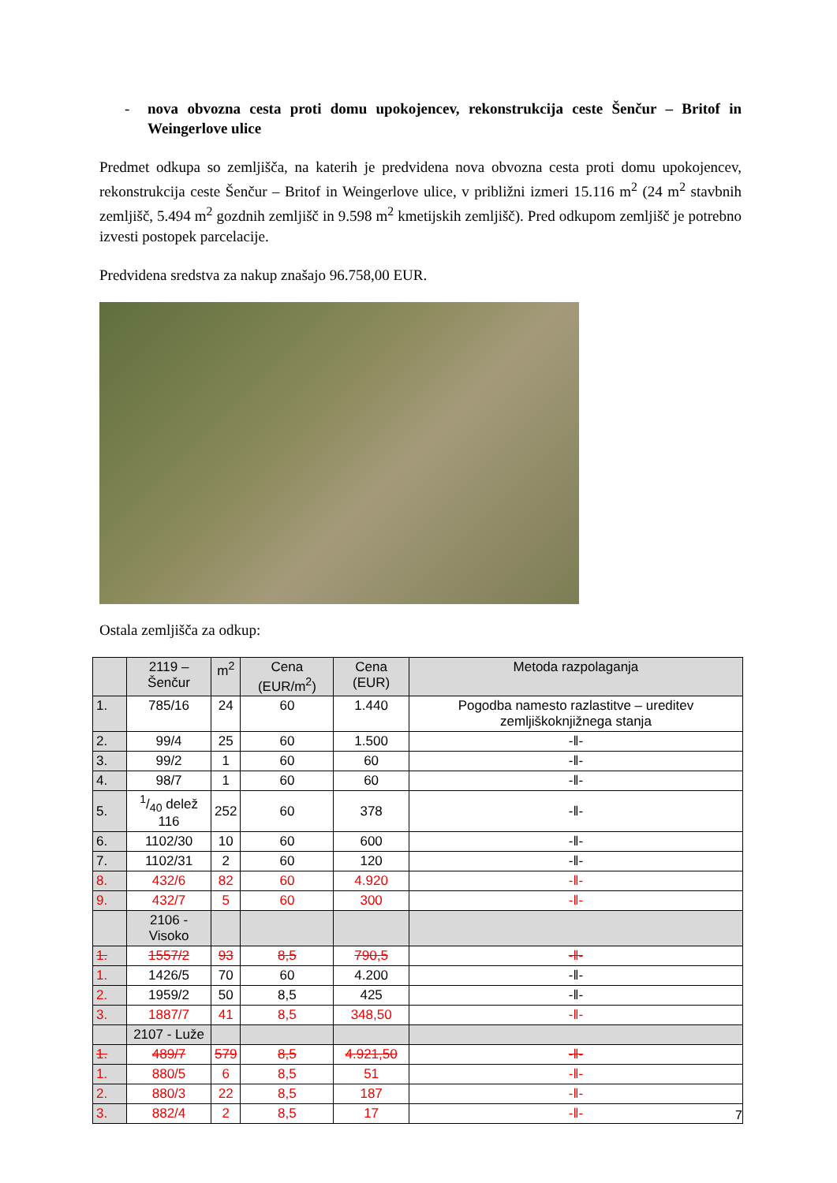- nova obvozna cesta proti domu upokojencev, rekonstrukcija ceste Šenčur – Britof in Weingerlove ulice
Predmet odkupa so zemljišča, na katerih je predvidena nova obvozna cesta proti domu upokojencev, rekonstrukcija ceste Šenčur – Britof in Weingerlove ulice, v približni izmeri 15.116 m<sup>2</sup> (24 m<sup>2</sup> stavbnih zemljišč, 5.494 m<sup>2</sup> gozdnih zemljišč in 9.598 m<sup>2</sup> kmetijskih zemljišč). Pred odkupom zemljišč je potrebno izvesti postopek parcelacije.
Predvidena sredstva za nakup znašajo 96.758,00 EUR.
Ostala zemljišča za odkup:
| | 2119 – Šenčur | m<sup>2</sup> | Cena (EUR/m<sup>2</sup>) | Cena (EUR) | Metoda razpolaganja |
| --- | --- | --- | --- | --- | --- |
| 1. | 785/16 | 24 | 60 | 1.440 | Pogodba namesto razlastitve – ureditev zemljiškoknjižnega stanja |
| 2. | 99/4 | 25 | 60 | 1.500 | -‖- |
| 3. | 99/2 | 1 | 60 | 60 | -‖- |
| 4. | 98/7 | 1 | 60 | 60 | -‖- |
| 5. | 1/40 delež 116 | 252 | 60 | 378 | -‖- |
| 6. | 1102/30 | 10 | 60 | 600 | -‖- |
| 7. | 1102/31 | 2 | 60 | 120 | -‖- |
| 8. | 432/6 | 82 | 60 | 4.920 | -‖- |
| 9. | 432/7 | 5 | 60 | 300 | -‖- |
| | 2106 - Visoko | | | | |
| 1. | 1557/2 | 93 | 8,5 | 790,5 | -‖- |
| 1. | 1426/5 | 70 | 60 | 4.200 | -‖- |
| 2. | 1959/2 | 50 | 8,5 | 425 | -‖- |
| 3. | 1887/7 | 41 | 8,5 | 348,50 | -‖- |
| | 2107 - Luže | | | | |
| 1. | 489/7 | 579 | 8,5 | 4.921,50 | -‖- |
| 1. | 880/5 | 6 | 8,5 | 51 | -‖- |
| 2. | 880/3 | 22 | 8,5 | 187 | -‖- |
| 3. | 882/4 | 2 | 8,5 | 17 | -‖- |
7